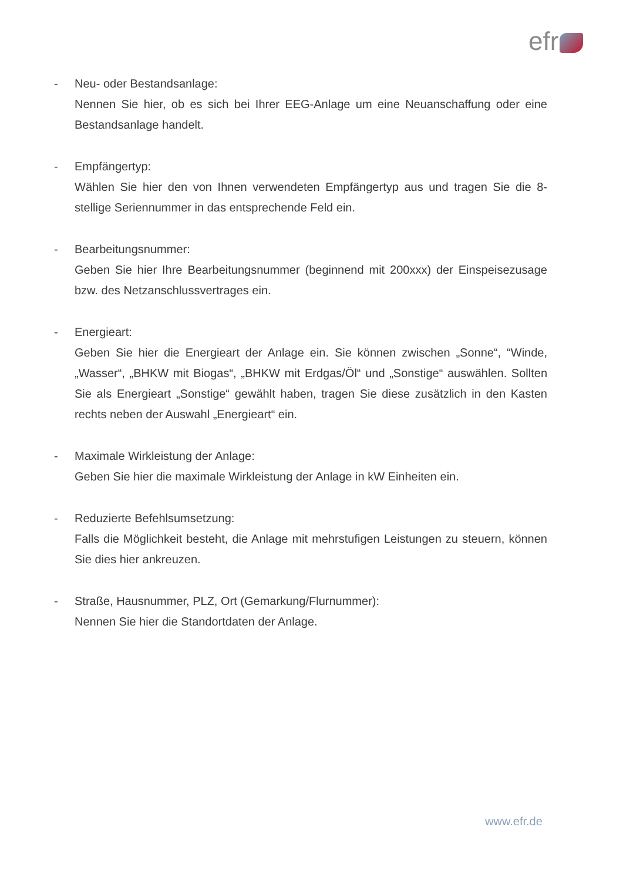efr
- Neu- oder Bestandsanlage:
Nennen Sie hier, ob es sich bei Ihrer EEG-Anlage um eine Neuanschaffung oder eine Bestandsanlage handelt.
- Empfängertyp:
Wählen Sie hier den von Ihnen verwendeten Empfängertyp aus und tragen Sie die 8-stellige Seriennummer in das entsprechende Feld ein.
- Bearbeitungsnummer:
Geben Sie hier Ihre Bearbeitungsnummer (beginnend mit 200xxx) der Einspeisezusage bzw. des Netzanschlussvertrages ein.
- Energieart:
Geben Sie hier die Energieart der Anlage ein. Sie können zwischen „Sonne“, “Winde, „Wasser“, „BHKW mit Biogas“, „BHKW mit Erdgas/Öl“ und „Sonstige“ auswählen. Sollten Sie als Energieart „Sonstige“ gewählt haben, tragen Sie diese zusätzlich in den Kasten rechts neben der Auswahl „Energieart“ ein.
- Maximale Wirkleistung der Anlage:
Geben Sie hier die maximale Wirkleistung der Anlage in kW Einheiten ein.
- Reduzierte Befehlsumsetzung:
Falls die Möglichkeit besteht, die Anlage mit mehrstufigen Leistungen zu steuern, können Sie dies hier ankreuzen.
- Straße, Hausnummer, PLZ, Ort (Gemarkung/Flurnummer):
Nennen Sie hier die Standortdaten der Anlage.
www.efr.de